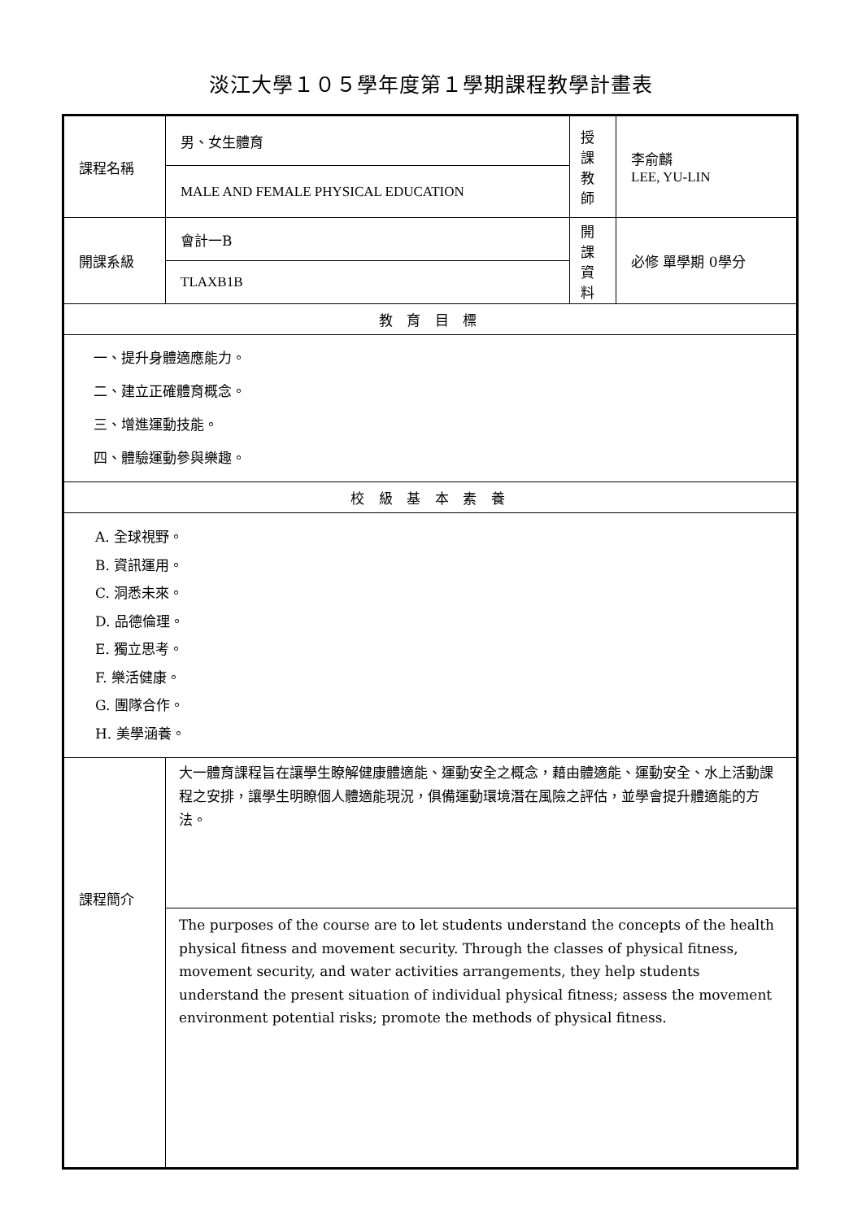淡江大學１０５學年度第１學期課程教學計畫表
| 課程名稱 | 男、女生體育 | 授課 教師 | 李俞麟 LEE, YU-LIN |
| | MALE AND FEMALE PHYSICAL EDUCATION | | |
| 開課系級 | 會計一B | 開課 資料 | 必修 單學期 0學分 |
| | TLAXB1B | | |
| 教 育 目 標 | | | |
| 一、提升身體適應能力。 二、建立正確體育概念。 三、增進運動技能。 四、體驗運動參與樂趣。 | | | |
| 校 級 基 本 素 養 | | | |
| A. 全球視野。 B. 資訊運用。 C. 洞悉未來。 D. 品德倫理。 E. 獨立思考。 F. 樂活健康。 G. 團隊合作。 H. 美學涵養。 | | | |
| 課程簡介 | 大一體育課程旨在讓學生瞭解健康體適能、運動安全之概念，藉由體適能、運動安全、水上活動課程之安排，讓學生明瞭個人體適能現況，俱備運動環境潛在風險之評估，並學會提升體適能的方法。 | | |
| | The purposes of the course are to let students understand the concepts of the health physical fitness and movement security. Through the classes of physical fitness, movement security, and water activities arrangements, they help students understand the present situation of individual physical fitness; assess the movement environment potential risks; promote the methods of physical fitness. | | |